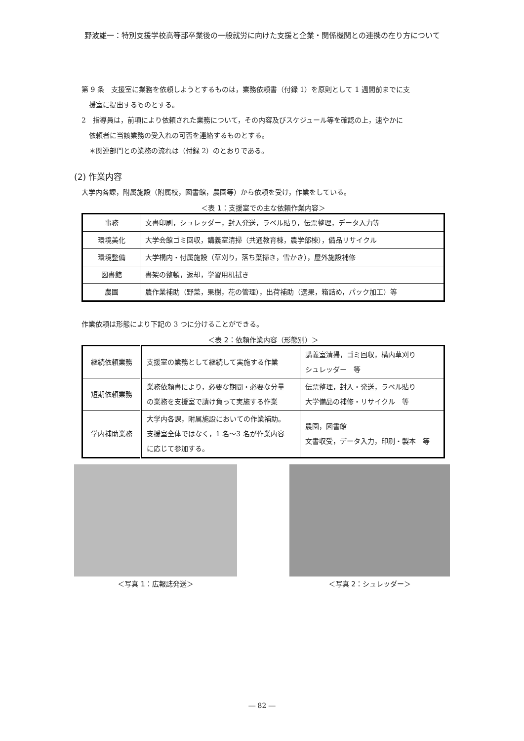野波雄一：特別支援学校高等部卒業後の一般就労に向けた支援と企業・関係機関との連携の在り方について
第 9 条　支援室に業務を依頼しようとするものは，業務依頼書（付録 1）を原則として 1 週間前までに支
援室に提出するものとする。
2　指導員は，前項により依頼された業務について，その内容及びスケジュール等を確認の上，速やかに
依頼者に当該業務の受入れの可否を連絡するものとする。
＊関連部門との業務の流れは（付録 2）のとおりである。
(2) 作業内容
大学内各課，附属施設（附属校，図書館，農園等）から依頼を受け，作業をしている。
＜表 1：支援室での主な依頼作業内容＞
| 事務 | 文書印刷，シュレッダー，封入発送，ラベル貼り，伝票整理，データ入力等 |
| 環境美化 | 大学会館ゴミ回収，講義室清掃（共通教育棟，農学部棟），備品リサイクル |
| 環境整備 | 大学構内・付属施設（草刈り，落ち葉掃き，雪かき），屋外施設補修 |
| 図書館 | 書架の整頓，返却，学習用机拭き |
| 農園 | 農作業補助（野菜，果樹，花の管理），出荷補助（選果，箱詰め，パック加工）等 |
作業依頼は形態により下記の 3 つに分けることができる。
＜表 2：依頼作業内容（形態別）＞
| 継続依頼業務 | 支援室の業務として継続して実施する作業 | 講義室清掃，ゴミ回収，構内草刈り シュレッダー 等 |
| 短期依頼業務 | 業務依頼書により，必要な期間・必要な分量 の業務を支援室で請け負って実施する作業 | 伝票整理，封入・発送，ラベル貼り 大学備品の補修・リサイクル 等 |
| 学内補助業務 | 大学内各課，附属施設においての作業補助。 支援室全体ではなく，1 名〜3 名が作業内容 に応じて参加する。 | 農園，図書館 文書収受，データ入力，印刷・製本 等 |
＜写真 1：広報誌発送＞ ＜写真 2：シュレッダー＞
― 82 ―